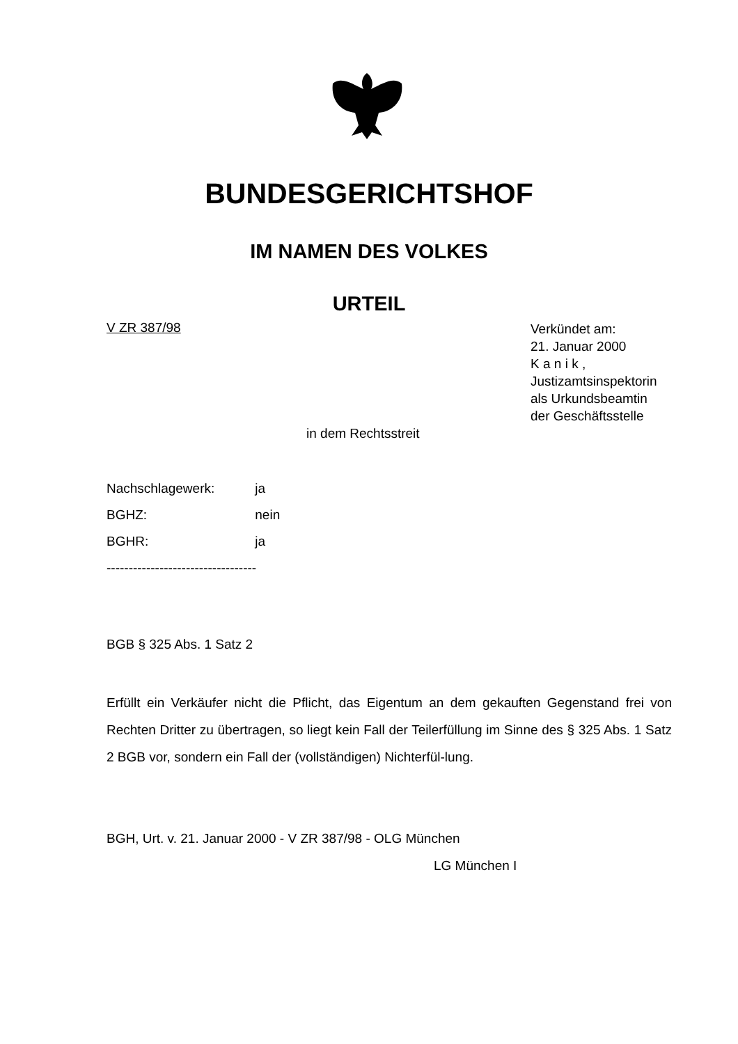BUNDESGERICHTSHOF
IM NAMEN DES VOLKES
URTEIL
V ZR 387/98
Verkündet am:
21. Januar 2000
K a n i k ,
Justizamtsinspektorin
als Urkundsbeamtin
der Geschäftsstelle
in dem Rechtsstreit
Nachschlagewerk: ja
BGHZ: nein
BGHR: ja
----------------------------------
BGB § 325 Abs. 1 Satz 2
Erfüllt ein Verkäufer nicht die Pflicht, das Eigentum an dem gekauften Gegenstand frei von Rechten Dritter zu übertragen, so liegt kein Fall der Teilerfüllung im Sinne des § 325 Abs. 1 Satz 2 BGB vor, sondern ein Fall der (vollständigen) Nichterfül-lung.
BGH, Urt. v. 21. Januar 2000 - V ZR 387/98 - OLG München
LG München I